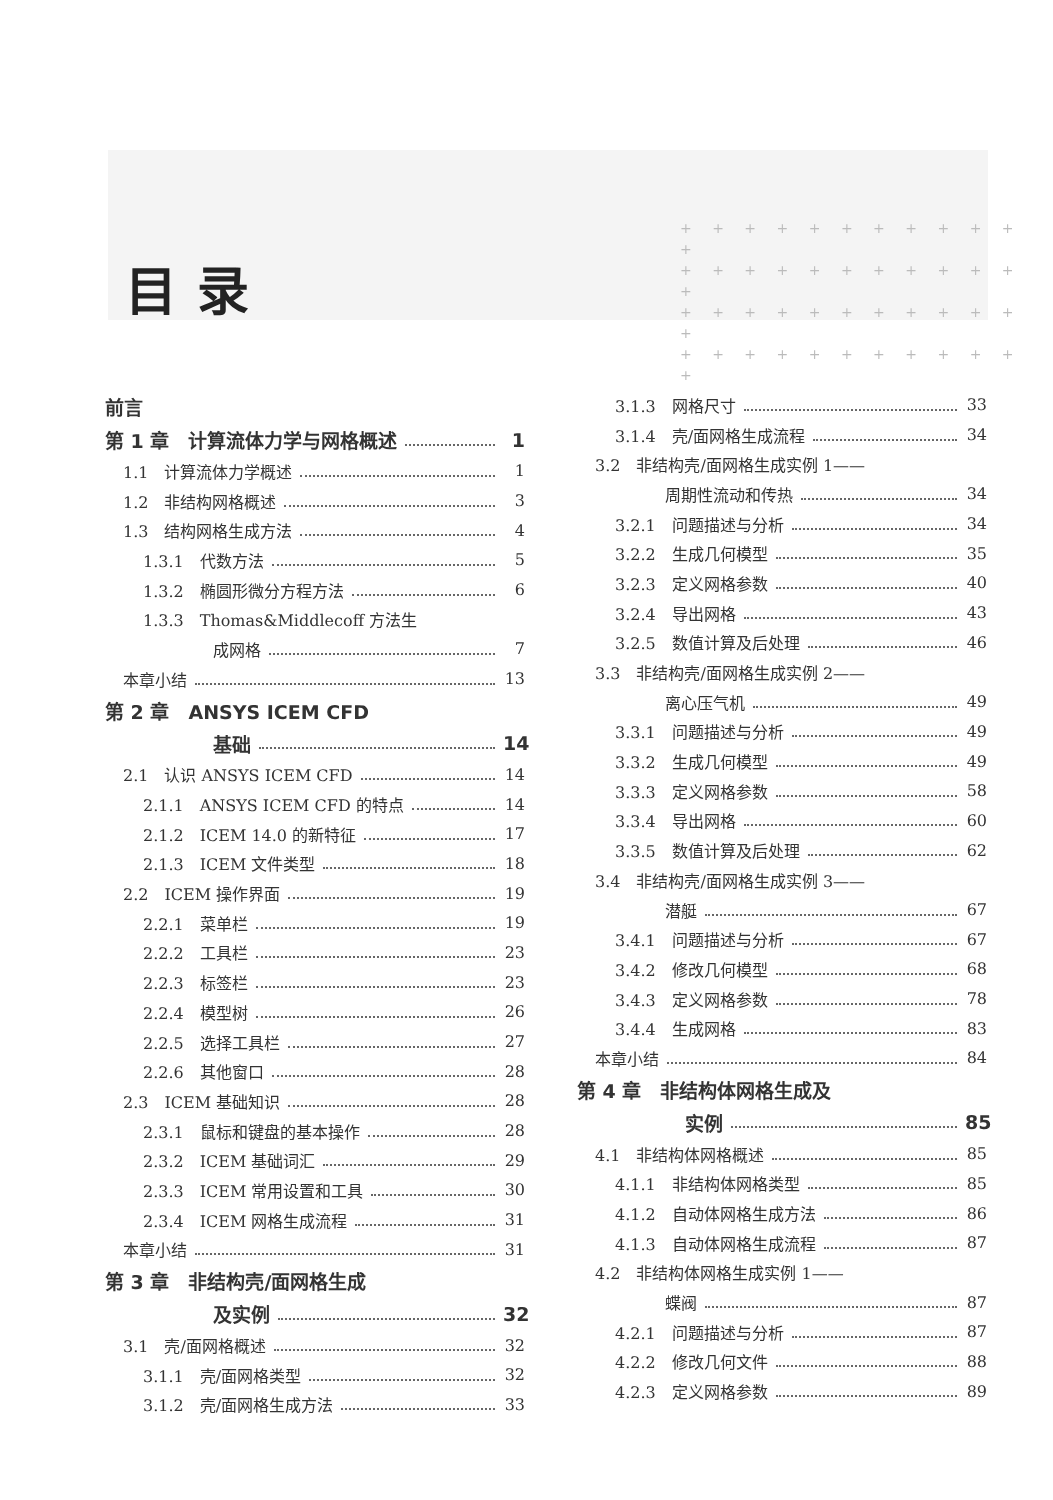+ + + + + + + + + + + +
+ + + + + + + + + + + +
+ + + + + + + + + + + +
+ + + + + + + + + + + +
目录
前言
第 1 章　计算流体力学与网格概述 1
1.1　计算流体力学概述 1
1.2　非结构网格概述 3
1.3　结构网格生成方法 4
1.3.1　代数方法 5
1.3.2　椭圆形微分方程方法 6
1.3.3　Thomas&Middlecoff 方法生
成网格 7
本章小结 13
第 2 章　ANSYS ICEM CFD
基础 14
2.1　认识 ANSYS ICEM CFD 14
2.1.1　ANSYS ICEM CFD 的特点 14
2.1.2　ICEM 14.0 的新特征 17
2.1.3　ICEM 文件类型 18
2.2　ICEM 操作界面 19
2.2.1　菜单栏 19
2.2.2　工具栏 23
2.2.3　标签栏 23
2.2.4　模型树 26
2.2.5　选择工具栏 27
2.2.6　其他窗口 28
2.3　ICEM 基础知识 28
2.3.1　鼠标和键盘的基本操作 28
2.3.2　ICEM 基础词汇 29
2.3.3　ICEM 常用设置和工具 30
2.3.4　ICEM 网格生成流程 31
本章小结 31
第 3 章　非结构壳/面网格生成
及实例 32
3.1　壳/面网格概述 32
3.1.1　壳/面网格类型 32
3.1.2　壳/面网格生成方法 33
3.1.3　网格尺寸 33
3.1.4　壳/面网格生成流程 34
3.2　非结构壳/面网格生成实例 1——
周期性流动和传热 34
3.2.1　问题描述与分析 34
3.2.2　生成几何模型 35
3.2.3　定义网格参数 40
3.2.4　导出网格 43
3.2.5　数值计算及后处理 46
3.3　非结构壳/面网格生成实例 2——
离心压气机 49
3.3.1　问题描述与分析 49
3.3.2　生成几何模型 49
3.3.3　定义网格参数 58
3.3.4　导出网格 60
3.3.5　数值计算及后处理 62
3.4　非结构壳/面网格生成实例 3——
潜艇 67
3.4.1　问题描述与分析 67
3.4.2　修改几何模型 68
3.4.3　定义网格参数 78
3.4.4　生成网格 83
本章小结 84
第 4 章　非结构体网格生成及
实例 85
4.1　非结构体网格概述 85
4.1.1　非结构体网格类型 85
4.1.2　自动体网格生成方法 86
4.1.3　自动体网格生成流程 87
4.2　非结构体网格生成实例 1——
蝶阀 87
4.2.1　问题描述与分析 87
4.2.2　修改几何文件 88
4.2.3　定义网格参数 89